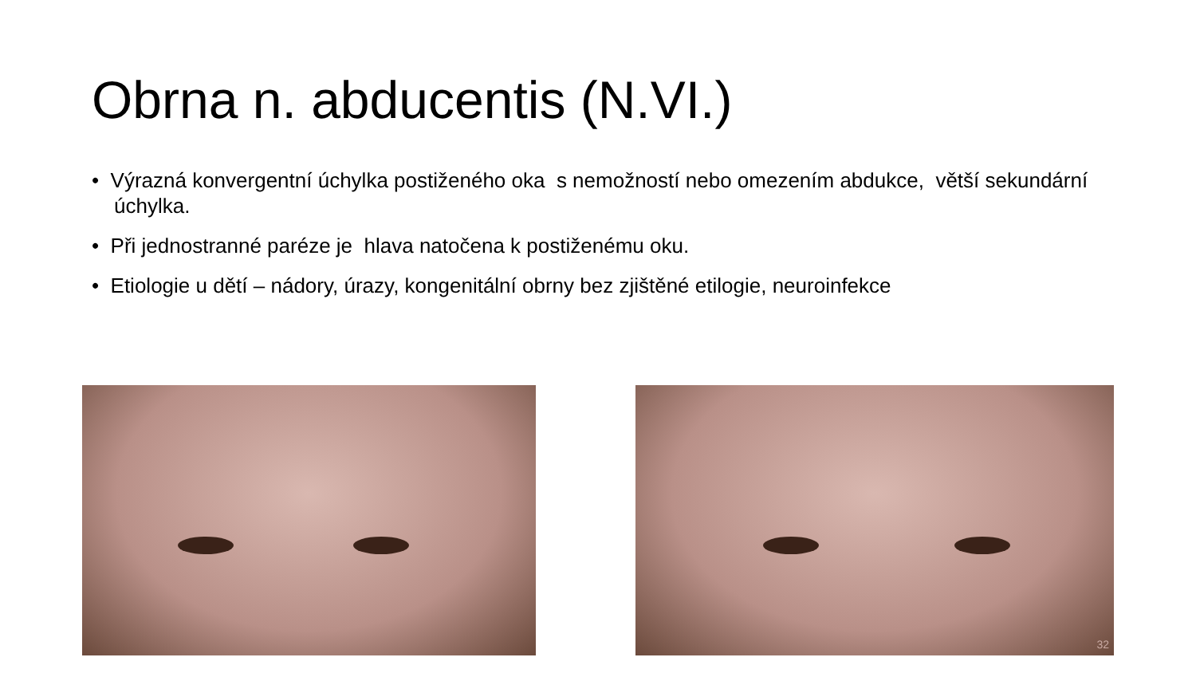Obrna n. abducentis (N.VI.)
• Výrazná konvergentní úchylka postiženého oka s nemožností nebo omezením abdukce, větší sekundární úchylka.
• Při jednostranné paréze je hlava natočena k postiženému oku.
• Etiologie u dětí – nádory, úrazy, kongenitální obrny bez zjištěné etilogie, neuroinfekce
32